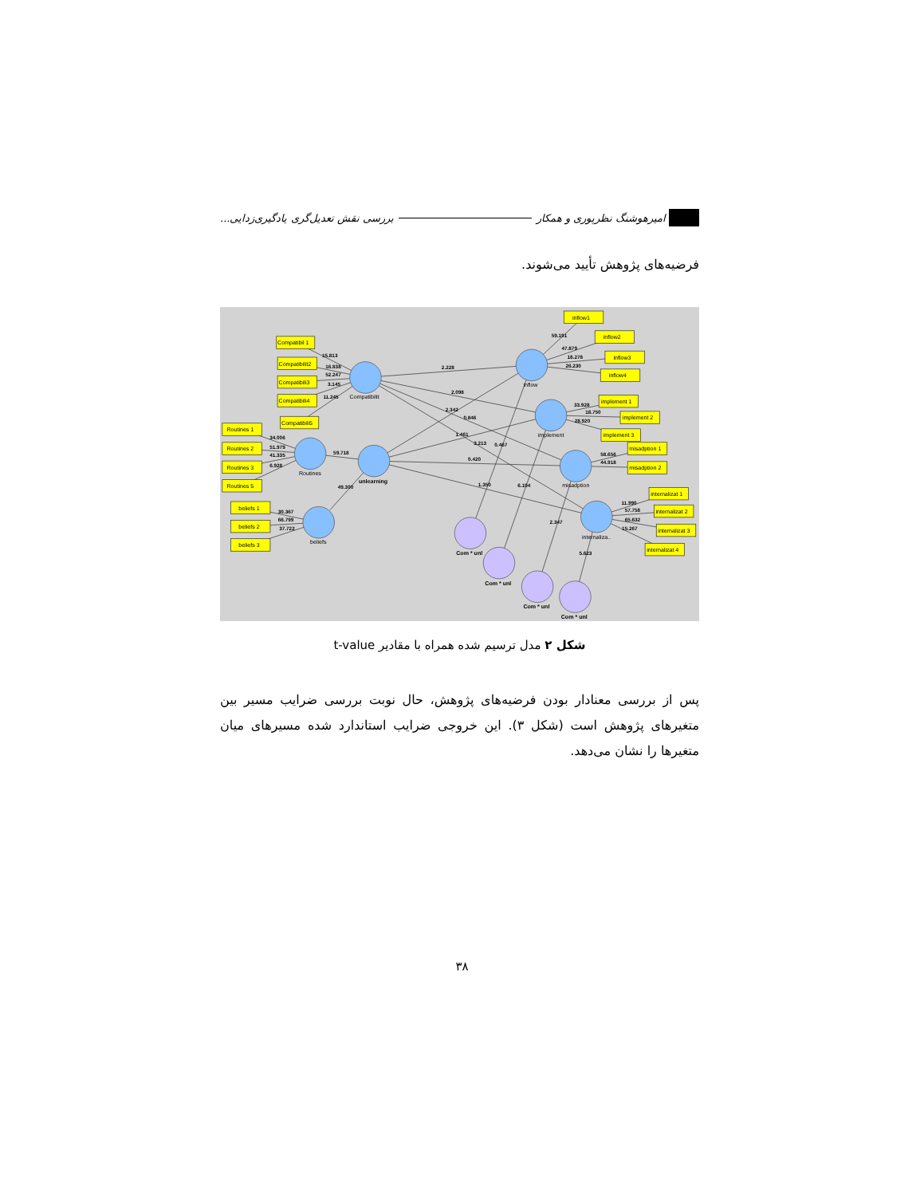امیرهوشنگ نظرپوری و همکار بررسی نقش تعدیل‌گری یادگیری‌زدایی...
فرضیه‌های پژوهش تأیید می‌شوند.
Compatibil 1
Compatibilit2
Compatibili3
Compatibili4
Compatibili5
Routines 1
Routines 2
Routines 3
Routines 5
beliefs 1
beliefs 2
beliefs 3
inflow1
inflow2
inflow3
inflow4
implement 1
implement 2
implement 3
misadption 1
misadption 2
internalizat 1
internalizat 2
internalizat 3
internalizat 4
Compatibilit
inflow
implement
misadption
internaliza..
Routines
unlearning
beliefs
Com * unl
Com * unl
Com * unl
Com * unl
15.813
16.838
52.247
3.145
11.245
34.006
51.979
41.335
6.928
30.367
66.799
37.722
59.718
49.300
2.228
2.098
2.342
0.846
1.461
3.213
0.467
0.420
1.350
6.104
2.347
5.623
59.191
47.879
18.278
26.230
33.928
18.750
28.920
58.656
44.918
11.990
57.758
65.632
15.267
شکل ۲ مدل ترسیم شده همراه با مقادیر t-value
پس از بررسی معنادار بودن فرضیه‌های پژوهش، حال نوبت بررسی ضرایب مسیر بین متغیرهای پژوهش است (شکل ۳). این خروجی ضرایب استاندارد شده مسیرهای میان متغیرها را نشان می‌دهد.
۳۸